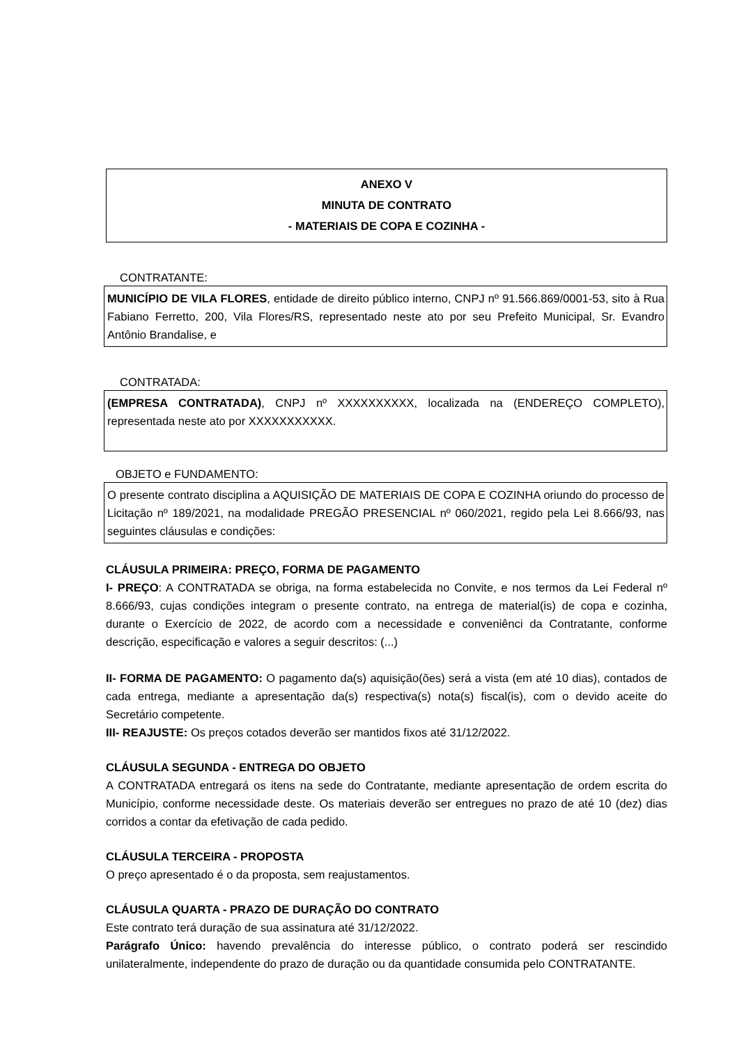ANEXO V
MINUTA DE CONTRATO
- MATERIAIS DE COPA E COZINHA -
CONTRATANTE:
MUNICÍPIO DE VILA FLORES, entidade de direito público interno, CNPJ nº 91.566.869/0001-53, sito à Rua Fabiano Ferretto, 200, Vila Flores/RS, representado neste ato por seu Prefeito Municipal, Sr. Evandro Antônio Brandalise, e
CONTRATADA:
(EMPRESA CONTRATADA), CNPJ nº XXXXXXXXXX, localizada na (ENDEREÇO COMPLETO), representada neste ato por XXXXXXXXXXX.
OBJETO e FUNDAMENTO:
O presente contrato disciplina a AQUISIÇÃO DE MATERIAIS DE COPA E COZINHA oriundo do processo de Licitação nº 189/2021, na modalidade PREGÃO PRESENCIAL nº 060/2021, regido pela Lei 8.666/93, nas seguintes cláusulas e condições:
CLÁUSULA PRIMEIRA: PREÇO, FORMA DE PAGAMENTO
I- PREÇO: A CONTRATADA se obriga, na forma estabelecida no Convite, e nos termos da Lei Federal nº 8.666/93, cujas condições integram o presente contrato, na entrega de material(is) de copa e cozinha, durante o Exercício de 2022, de acordo com a necessidade e conveniênci da Contratante, conforme descrição, especificação e valores a seguir descritos: (...)
II- FORMA DE PAGAMENTO: O pagamento da(s) aquisição(ões) será a vista (em até 10 dias), contados de cada entrega, mediante a apresentação da(s) respectiva(s) nota(s) fiscal(is), com o devido aceite do Secretário competente.
III- REAJUSTE: Os preços cotados deverão ser mantidos fixos até 31/12/2022.
CLÁUSULA SEGUNDA - ENTREGA DO OBJETO
A CONTRATADA entregará os itens na sede do Contratante, mediante apresentação de ordem escrita do Município, conforme necessidade deste. Os materiais deverão ser entregues no prazo de até 10 (dez) dias corridos a contar da efetivação de cada pedido.
CLÁUSULA TERCEIRA - PROPOSTA
O preço apresentado é o da proposta, sem reajustamentos.
CLÁUSULA QUARTA - PRAZO DE DURAÇÃO DO CONTRATO
Este contrato terá duração de sua assinatura até 31/12/2022.
Parágrafo Único: havendo prevalência do interesse público, o contrato poderá ser rescindido unilateralmente, independente do prazo de duração ou da quantidade consumida pelo CONTRATANTE.